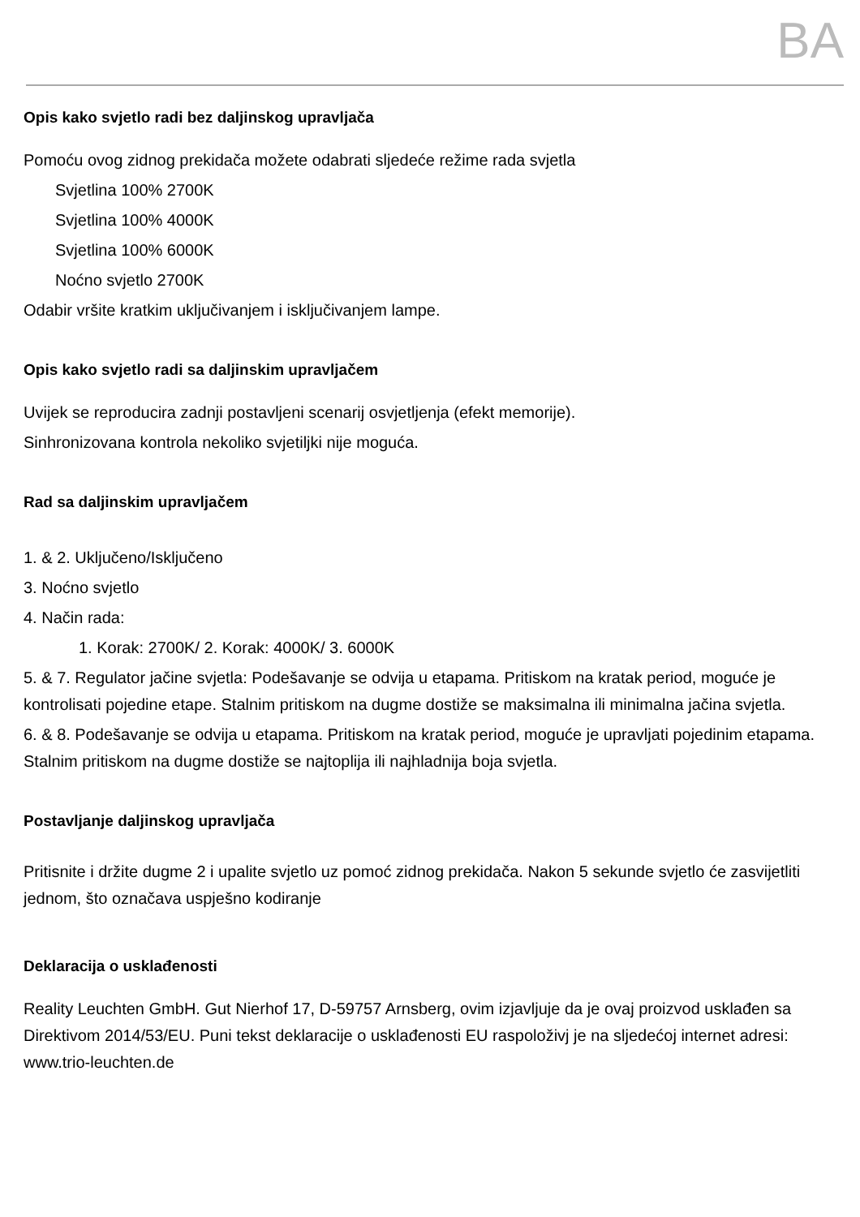BA
Opis kako svjetlo radi bez daljinskog upravljača
Pomoću ovog zidnog prekidača možete odabrati sljedeće režime rada svjetla
Svjetlina 100% 2700K
Svjetlina 100% 4000K
Svjetlina 100% 6000K
Noćno svjetlo 2700K
Odabir vršite kratkim uključivanjem i isključivanjem lampe.
Opis kako svjetlo radi sa daljinskim upravljačem
Uvijek se reproducira zadnji postavljeni scenarij osvjetljenja (efekt memorije).
Sinhronizovana kontrola nekoliko svjetiljki nije moguća.
Rad sa daljinskim upravljačem
1. & 2. Uključeno/Isključeno
3. Noćno svjetlo
4. Način rada:
1. Korak: 2700K/ 2. Korak: 4000K/ 3. 6000K
5. & 7. Regulator jačine svjetla: Podešavanje se odvija u etapama. Pritiskom na kratak period, moguće je kontrolisati pojedine etape. Stalnim pritiskom na dugme dostiže se maksimalna ili minimalna jačina svjetla.
6. & 8. Podešavanje se odvija u etapama. Pritiskom na kratak period, moguće je upravljati pojedinim etapama. Stalnim pritiskom na dugme dostiže se najtoplija ili najhladnija boja svjetla.
Postavljanje daljinskog upravljača
Pritisnite i držite dugme 2 i upalite svjetlo uz pomoć zidnog prekidača. Nakon 5 sekunde svjetlo će zasvijetliti jednom, što označava uspješno kodiranje
Deklaracija o usklađenosti
Reality Leuchten GmbH. Gut Nierhof 17, D-59757 Arnsberg, ovim izjavljuje da je ovaj proizvod usklađen sa Direktivom 2014/53/EU. Puni tekst deklaracije o usklađenosti EU raspoloživj je na sljedećoj internet adresi: www.trio-leuchten.de